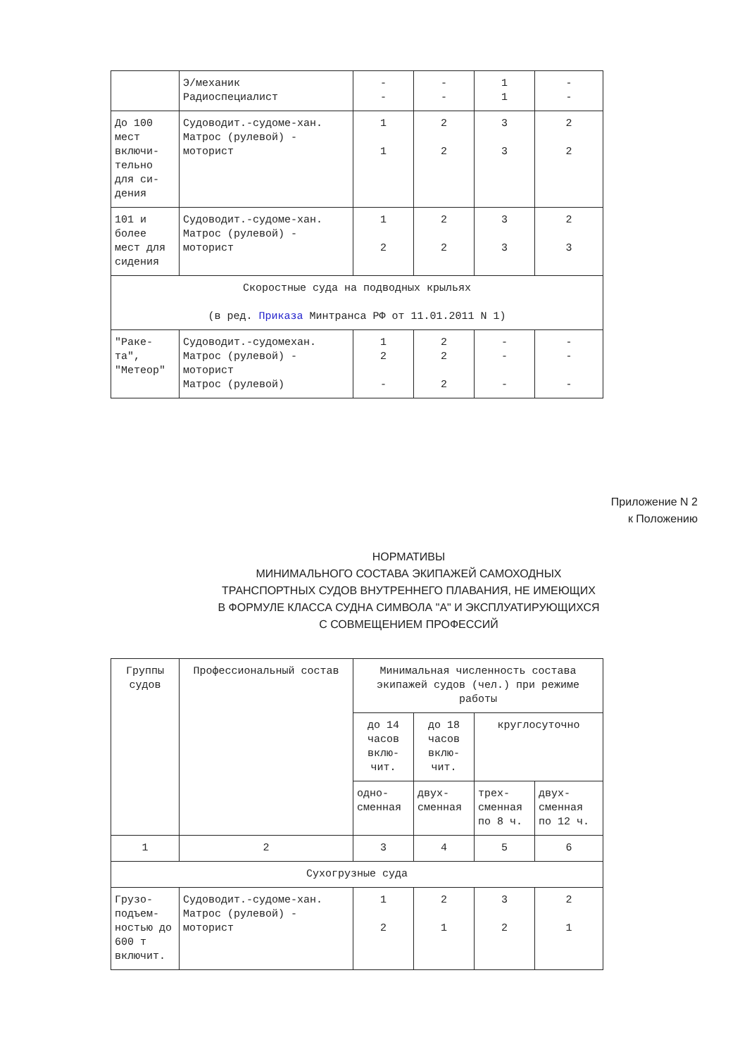| | Э/механик Радиоспециалист | - - | - - | 1 1 | - - |
| До 100 мест включи-тельно для си-дения | Судоводит.-судоме-хан. Матрос (рулевой) - моторист | 1 1 | 2 2 | 3 3 | 2 2 |
| 101 и более мест для сидения | Судоводит.-судоме-хан. Матрос (рулевой) - моторист | 1 2 | 2 2 | 3 3 | 2 3 |
| Скоростные суда на подводных крыльях (в ред. Приказа Минтранса РФ от 11.01.2011 N 1) | | | | | |
| "Раке-та", "Метеор" | Судоводит.-судомехан. Матрос (рулевой) - моторист Матрос (рулевой) | 1 2 - | 2 2 2 | - - - | - - - |
Приложение N 2
к Положению
НОРМАТИВЫ
МИНИМАЛЬНОГО СОСТАВА ЭКИПАЖЕЙ САМОХОДНЫХ
ТРАНСПОРТНЫХ СУДОВ ВНУТРЕННЕГО ПЛАВАНИЯ, НЕ ИМЕЮЩИХ
В ФОРМУЛЕ КЛАССА СУДНА СИМВОЛА "А" И ЭКСПЛУАТИРУЮЩИХСЯ
С СОВМЕЩЕНИЕМ ПРОФЕССИЙ
| Группы судов | Профессиональный состав | Минимальная численность состава экипажей судов (чел.) при режиме работы | | | |
| --- | --- | --- | --- | --- | --- |
| | | до 14 часов вклю-чит. | до 18 часов вклю-чит. | круглосуточно | |
| | | одно-сменная | двух-сменная | трех-сменная по 8 ч. | двух-сменная по 12 ч. |
| 1 | 2 | 3 | 4 | 5 | 6 |
| Сухогрузные суда | | | | | |
| Грузо-подъем-ностью до 600 т включит. | Судоводит.-судоме-хан. Матрос (рулевой) - моторист | 1 2 | 2 1 | 3 2 | 2 1 |